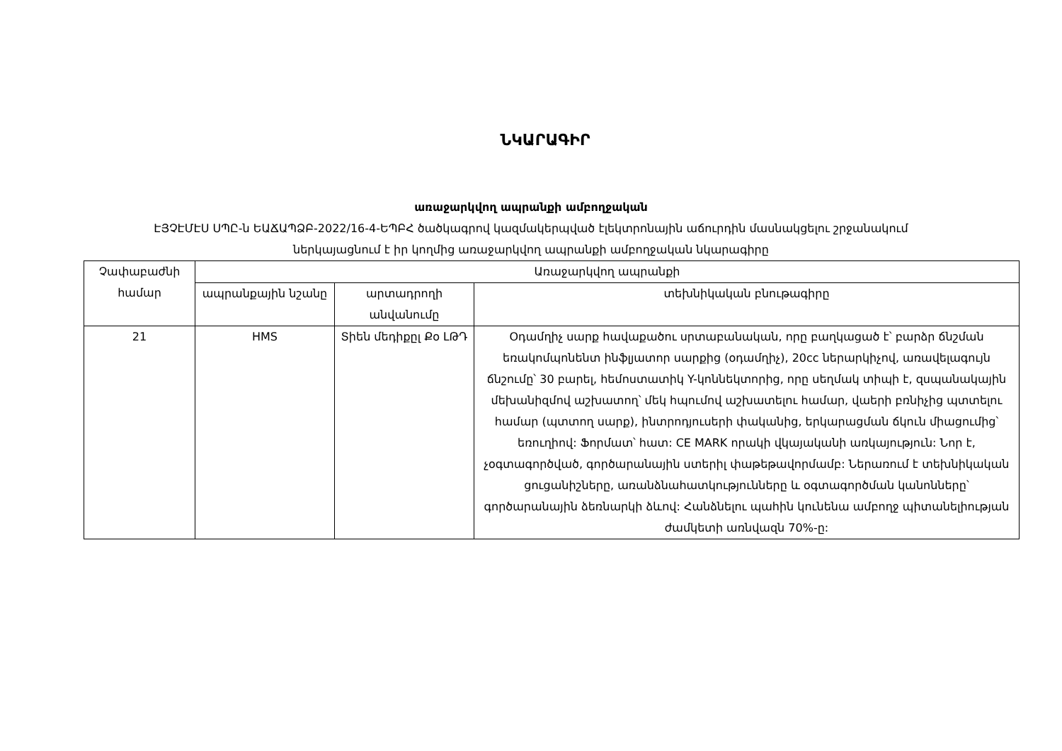ՆԿԱՐԱԳԻՐ
առաջարկվող ապրանքի ամբողջական
ԷՅՉԷՄԷՍ ՍՊԸ-ն ԵԱՃԱՊՁԲ-2022/16-4-ԵՊԲՀ ծածկագրով կազմակերպված էլեկտրոնային աճուրդին մասնակցելու շրջանակում
ներկայացնում է իր կողմից առաջարկվող ապրանքի ամբողջական նկարագիրը
| Չափաբաժնի համար | Առաջարկվող ապրանքի | | |
| --- | --- | --- | --- |
| | ապրանքային նշանը | արտադրողի անվանումը | տեխնիկական բնութագիրը |
| 21 | HMS | Տիեն մեդիքըլ Քօ ԼԹԴ | Օդամղիչ սարք հավաքածու սրտաբանական, որը բաղկացած է՝ բարձր ճնշման եռակոմպոնենտ ինֆլյատոր սարքից (օդամղիչ), 20cc ներարկիչով, առավելագույն ճնշումը՝ 30 բարել, հեմոստատիկ Y-կոննեկտորից, որը սեղմակ տիպի է, զսպանակային մեխանիզմով աշխատող՝ մեկ հպումով աշխատելու համար, վաերի բռնիչից պտտելու համար (պտտող սարք), ինտրոդյուսերի փականից, երկարացման ճկուն միացումից՝ եռուղիով: Ֆորմատ՝ հատ: CE MARK որակի վկայականի առկայություն: Նոր է, չօգտագործված, գործարանային ստերիլ փաթեթավորմամբ: Ներառում է տեխնիկական ցուցանիշները, առանձնահատկությունները և օգտագործման կանոնները՝ գործարանային ձեռնարկի ձևով: Հանձնելու պահին կունենա ամբողջ պիտանելիության ժամկետի առնվազն 70%-ը: |